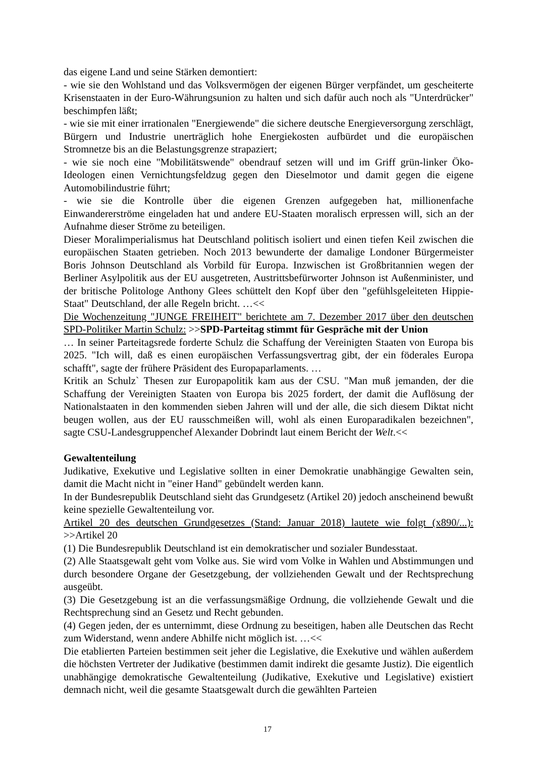das eigene Land und seine Stärken demontiert:
- wie sie den Wohlstand und das Volksvermögen der eigenen Bürger verpfändet, um gescheiterte Krisenstaaten in der Euro-Währungsunion zu halten und sich dafür auch noch als "Unterdrücker" beschimpfen läßt;
- wie sie mit einer irrationalen "Energiewende" die sichere deutsche Energieversorgung zerschlägt, Bürgern und Industrie unerträglich hohe Energiekosten aufbürdet und die europäischen Stromnetze bis an die Belastungsgrenze strapaziert;
- wie sie noch eine "Mobilitätswende" obendrauf setzen will und im Griff grün-linker Öko-Ideologen einen Vernichtungsfeldzug gegen den Dieselmotor und damit gegen die eigene Automobilindustrie führt;
- wie sie die Kontrolle über die eigenen Grenzen aufgegeben hat, millionenfache Einwandererströme eingeladen hat und andere EU-Staaten moralisch erpressen will, sich an der Aufnahme dieser Ströme zu beteiligen.
Dieser Moralimperialismus hat Deutschland politisch isoliert und einen tiefen Keil zwischen die europäischen Staaten getrieben. Noch 2013 bewunderte der damalige Londoner Bürgermeister Boris Johnson Deutschland als Vorbild für Europa. Inzwischen ist Großbritannien wegen der Berliner Asylpolitik aus der EU ausgetreten, Austrittsbefürworter Johnson ist Außenminister, und der britische Politologe Anthony Glees schüttelt den Kopf über den "gefühlsgeleiteten Hippie-Staat" Deutschland, der alle Regeln bricht. …<<
Die Wochenzeitung "JUNGE FREIHEIT" berichtete am 7. Dezember 2017 über den deutschen SPD-Politiker Martin Schulz: >>SPD-Parteitag stimmt für Gespräche mit der Union
… In seiner Parteitagsrede forderte Schulz die Schaffung der Vereinigten Staaten von Europa bis 2025. "Ich will, daß es einen europäischen Verfassungsvertrag gibt, der ein föderales Europa schafft", sagte der frühere Präsident des Europaparlaments. …
Kritik an Schulz` Thesen zur Europapolitik kam aus der CSU. "Man muß jemanden, der die Schaffung der Vereinigten Staaten von Europa bis 2025 fordert, der damit die Auflösung der Nationalstaaten in den kommenden sieben Jahren will und der alle, die sich diesem Diktat nicht beugen wollen, aus der EU rausschmeißen will, wohl als einen Europaradikalen bezeichnen", sagte CSU-Landesgruppenchef Alexander Dobrindt laut einem Bericht der Welt.<<
Gewaltenteilung
Judikative, Exekutive und Legislative sollten in einer Demokratie unabhängige Gewalten sein, damit die Macht nicht in "einer Hand" gebündelt werden kann.
In der Bundesrepublik Deutschland sieht das Grundgesetz (Artikel 20) jedoch anscheinend bewußt keine spezielle Gewaltenteilung vor.
Artikel 20 des deutschen Grundgesetzes (Stand: Januar 2018) lautete wie folgt (x890/...): >>Artikel 20
(1) Die Bundesrepublik Deutschland ist ein demokratischer und sozialer Bundesstaat.
(2) Alle Staatsgewalt geht vom Volke aus. Sie wird vom Volke in Wahlen und Abstimmungen und durch besondere Organe der Gesetzgebung, der vollziehenden Gewalt und der Rechtsprechung ausgeübt.
(3) Die Gesetzgebung ist an die verfassungsmäßige Ordnung, die vollziehende Gewalt und die Rechtsprechung sind an Gesetz und Recht gebunden.
(4) Gegen jeden, der es unternimmt, diese Ordnung zu beseitigen, haben alle Deutschen das Recht zum Widerstand, wenn andere Abhilfe nicht möglich ist. …<<
Die etablierten Parteien bestimmen seit jeher die Legislative, die Exekutive und wählen außerdem die höchsten Vertreter der Judikative (bestimmen damit indirekt die gesamte Justiz). Die eigentlich unabhängige demokratische Gewaltenteilung (Judikative, Exekutive und Legislative) existiert demnach nicht, weil die gesamte Staatsgewalt durch die gewählten Parteien
17